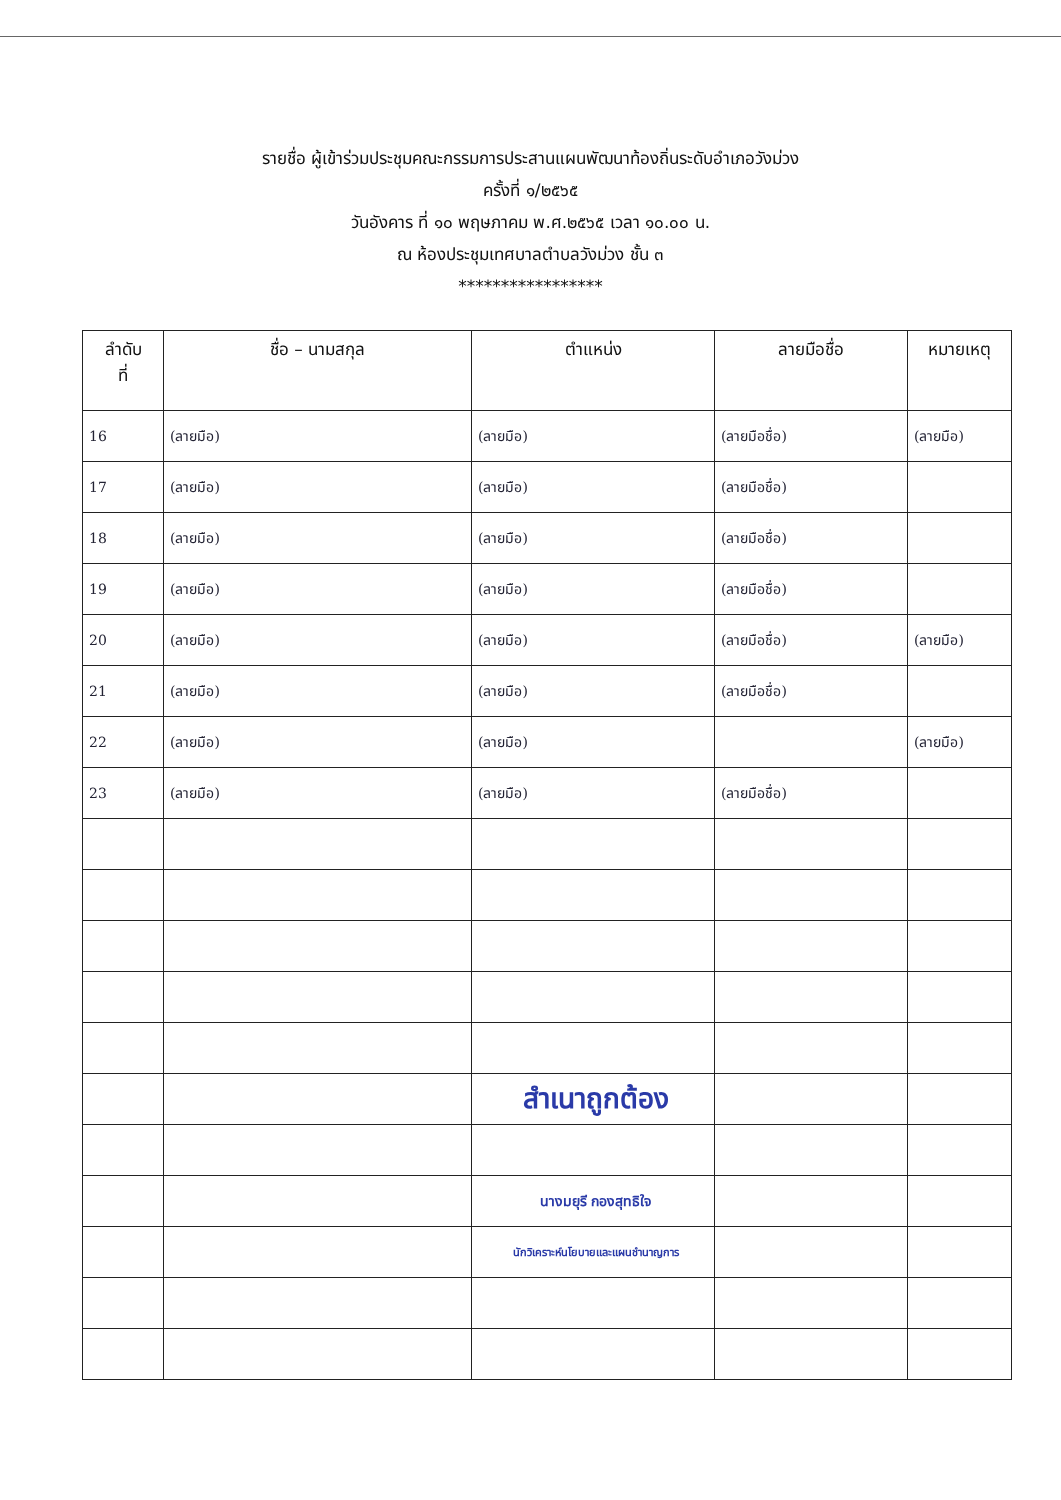รายชื่อ ผู้เข้าร่วมประชุมคณะกรรมการประสานแผนพัฒนาท้องถิ่นระดับอำเภอวังม่วง
ครั้งที่ ๑/๒๕๖๕
วันอังคาร ที่ ๑๐ พฤษภาคม พ.ศ.๒๕๖๕ เวลา ๑๐.๐๐ น.
ณ ห้องประชุมเทศบาลตำบลวังม่วง ชั้น ๓
*****************
| ลำดับ ที่ | ชื่อ – นามสกุล | ตำแหน่ง | ลายมือชื่อ | หมายเหตุ |
| --- | --- | --- | --- | --- |
| 16 | (ลายมือ) | (ลายมือ) | (ลายมือชื่อ) | (ลายมือ) |
| 17 | (ลายมือ) | (ลายมือ) | (ลายมือชื่อ) | |
| 18 | (ลายมือ) | (ลายมือ) | (ลายมือชื่อ) | |
| 19 | (ลายมือ) | (ลายมือ) | (ลายมือชื่อ) | |
| 20 | (ลายมือ) | (ลายมือ) | (ลายมือชื่อ) | (ลายมือ) |
| 21 | (ลายมือ) | (ลายมือ) | (ลายมือชื่อ) | |
| 22 | (ลายมือ) | (ลายมือ) | | (ลายมือ) |
| 23 | (ลายมือ) | (ลายมือ) | (ลายมือชื่อ) | |
| | | สำเนาถูกต้อง | | |
| | | นางมยุรี กองสุทธิใจ | | |
| | | นักวิเคราะห์นโยบายและแผนชำนาญการ | | |